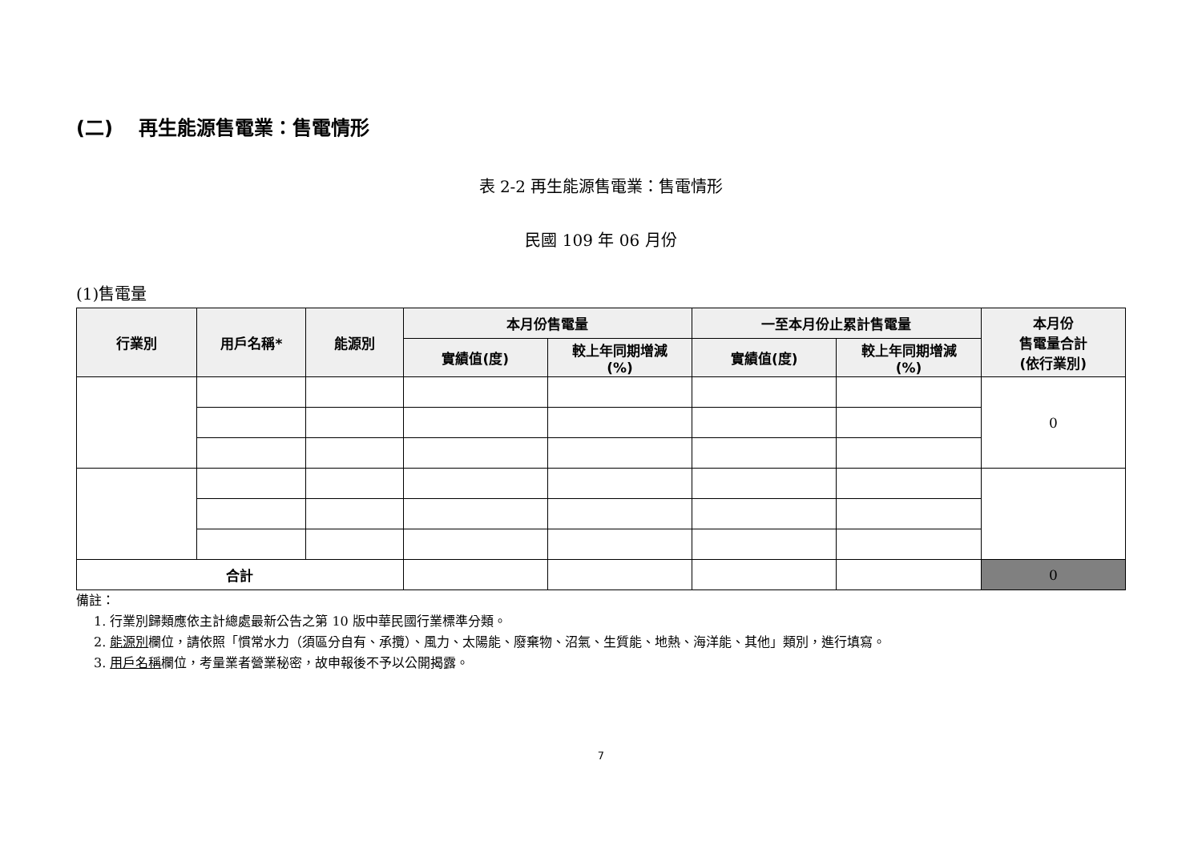(二)　 再生能源售電業：售電情形
表 2-2 再生能源售電業：售電情形
民國 109 年 06 月份
(1)售電量
| 行業別 | 用戶名稱* | 能源別 | 本月份售電量 | | 一至本月份止累計售電量 | | 本月份 售電量合計 (依行業別) |
| --- | --- | --- | --- | --- | --- | --- | --- |
| | | | 實績值(度) | 較上年同期增減 (%) | 實績值(度) | 較上年同期增減 (%) | |
| | | | | | | | 0 |
| 合計 | | | | | | | 0 |
備註：
1. 行業別歸類應依主計總處最新公告之第 10 版中華民國行業標準分類。
2. 能源別欄位，請依照「慣常水力（須區分自有、承攬）、風力、太陽能、廢棄物、沼氣、生質能、地熱、海洋能、其他」類別，進行填寫。
3. 用戶名稱欄位，考量業者營業秘密，故申報後不予以公開揭露。
7